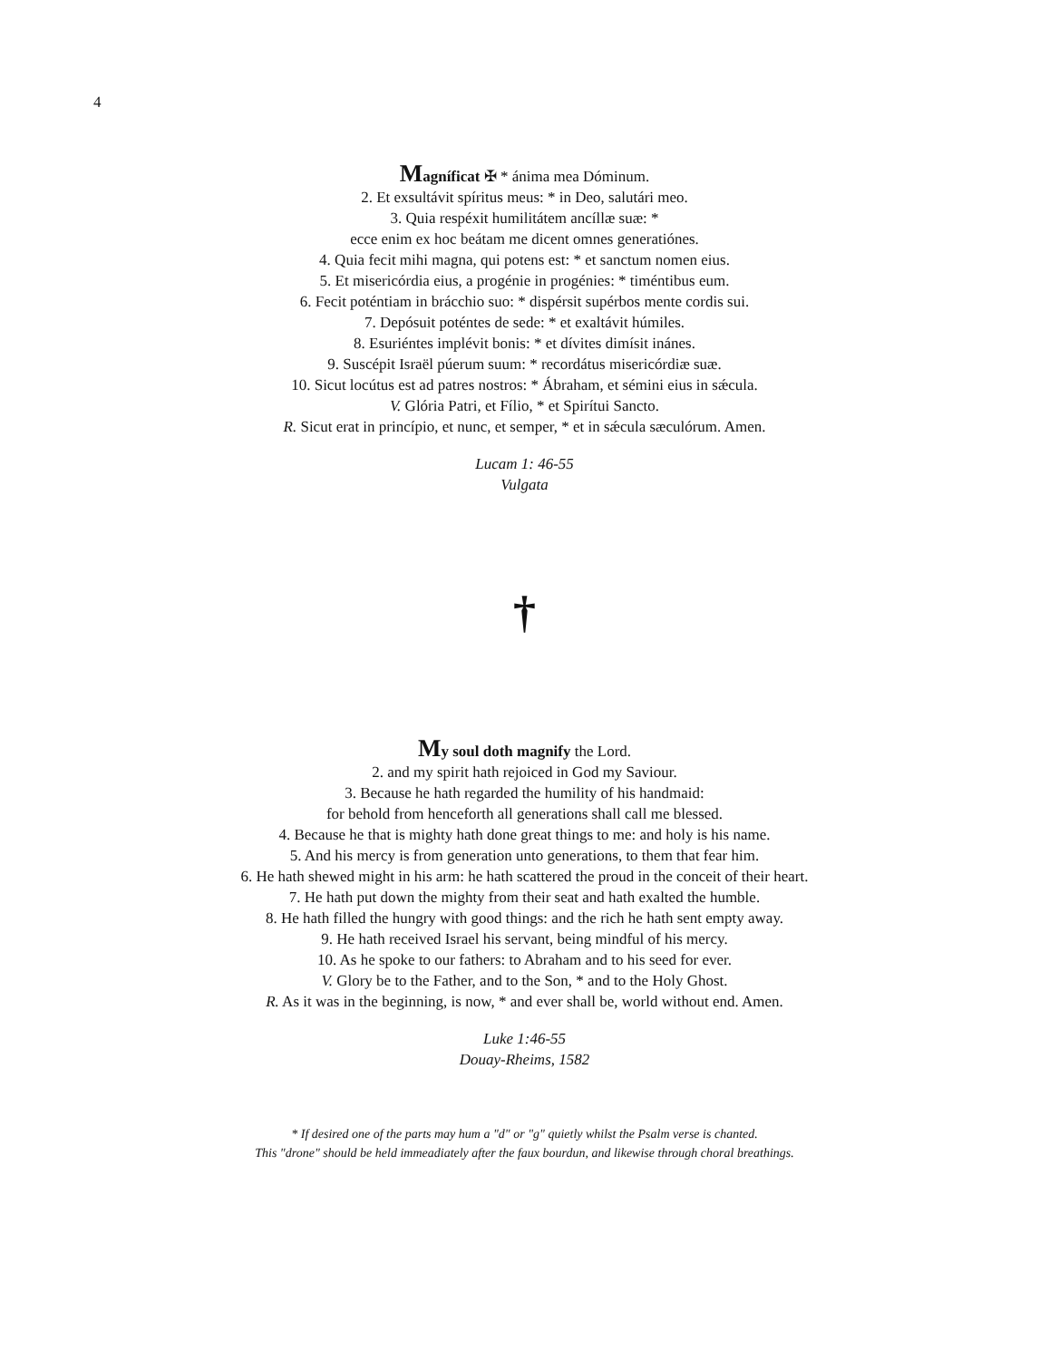4
Magníficat ✠ * ánima mea Dóminum.
2. Et exsultávit spíritus meus: * in Deo, salutári meo.
3. Quia respéxit humilitátem ancíllæ suæ: *
ecce enim ex hoc beátam me dicent omnes generatiónes.
4. Quia fecit mihi magna, qui potens est: * et sanctum nomen eius.
5. Et misericórdia eius, a progénie in progénies: * timéntibus eum.
6. Fecit poténtiam in brácchio suo: * dispérsit supérbos mente cordis sui.
7. Depósuit poténtes de sede: * et exaltávit húmiles.
8. Esuriéntes implévit bonis: * et dívites dimísit inánes.
9. Suscépit Israël púerum suum: * recordátus misericórdiæ suæ.
10. Sicut locútus est ad patres nostros: * Ábraham, et sémini eius in sǽcula.
V. Glória Patri, et Fílio, * et Spirítui Sancto.
R. Sicut erat in princípio, et nunc, et semper, * et in sǽcula sæculórum. Amen.
Lucam 1: 46-55
Vulgata
†
My soul doth magnify the Lord.
2. and my spirit hath rejoiced in God my Saviour.
3. Because he hath regarded the humility of his handmaid:
for behold from henceforth all generations shall call me blessed.
4. Because he that is mighty hath done great things to me: and holy is his name.
5. And his mercy is from generation unto generations, to them that fear him.
6. He hath shewed might in his arm: he hath scattered the proud in the conceit of their heart.
7. He hath put down the mighty from their seat and hath exalted the humble.
8. He hath filled the hungry with good things: and the rich he hath sent empty away.
9. He hath received Israel his servant, being mindful of his mercy.
10. As he spoke to our fathers: to Abraham and to his seed for ever.
V. Glory be to the Father, and to the Son, * and to the Holy Ghost.
R. As it was in the beginning, is now, * and ever shall be, world without end. Amen.
Luke 1:46-55
Douay-Rheims, 1582
* If desired one of the parts may hum a "d" or "g" quietly whilst the Psalm verse is chanted.
This "drone" should be held immeadiately after the faux bourdun, and likewise through choral breathings.